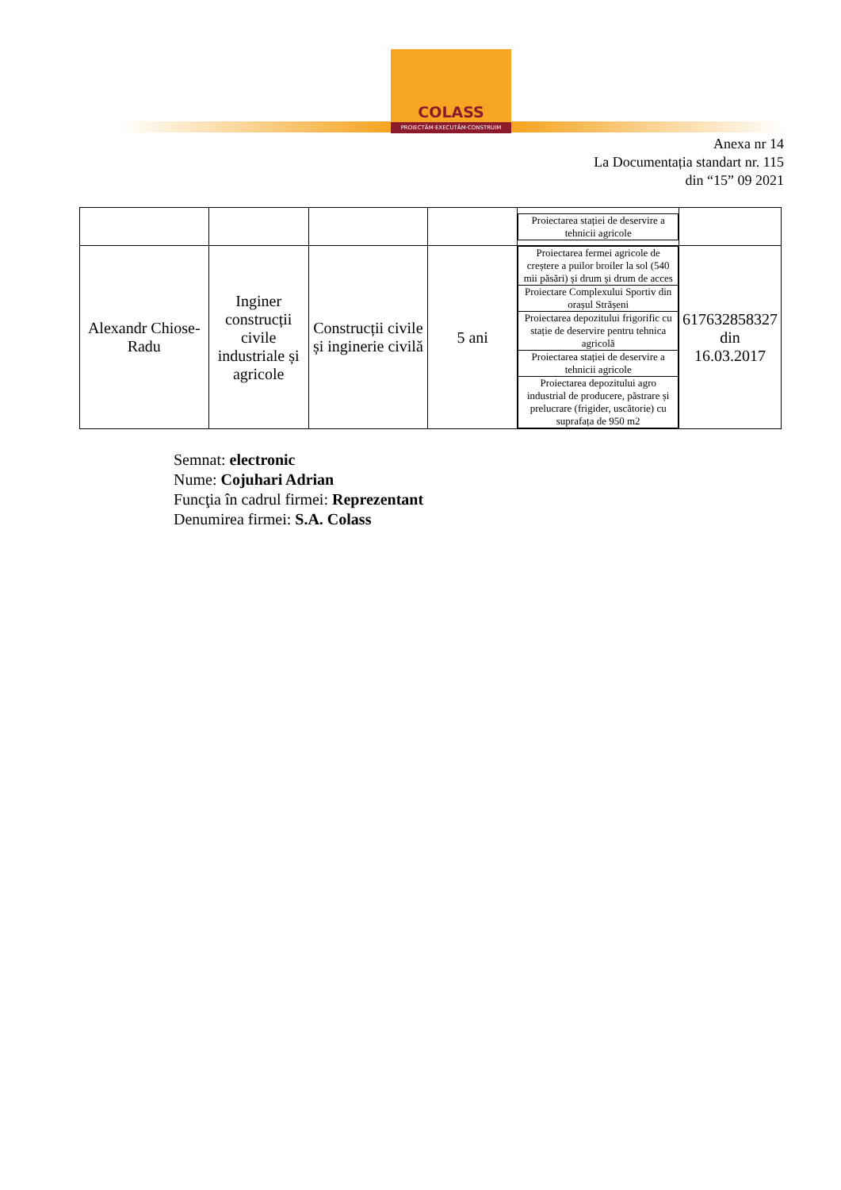COLASS
PROIECTĂM·EXECUTĂM·CONSTRUIM
Anexa nr 14
La Documentația standart nr. 115
din “15” 09 2021
| | | | | / Proiectarea stației de deservire a tehnicii agricole / | |
| Alexandr Chiose-Radu | Inginer construcții civile industriale și agricole | Construcții civile și inginerie civilă | 5 ani | / Proiectarea fermei agricole de creștere a puilor broiler la sol (540 mii păsări) și drum și drum de acces / / Proiectare Complexului Sportiv din orașul Strășeni / / Proiectarea depozitului frigorific cu stație de deservire pentru tehnica agricolă / / Proiectarea stației de deservire a tehnicii agricole / / Proiectarea depozitului agro industrial de producere, păstrare și prelucrare (frigider, uscătorie) cu suprafața de 950 m2 / | 617632858327 din 16.03.2017 |
Semnat: electronic
Nume: Cojuhari Adrian
Funcţia în cadrul firmei: Reprezentant
Denumirea firmei: S.A. Colass